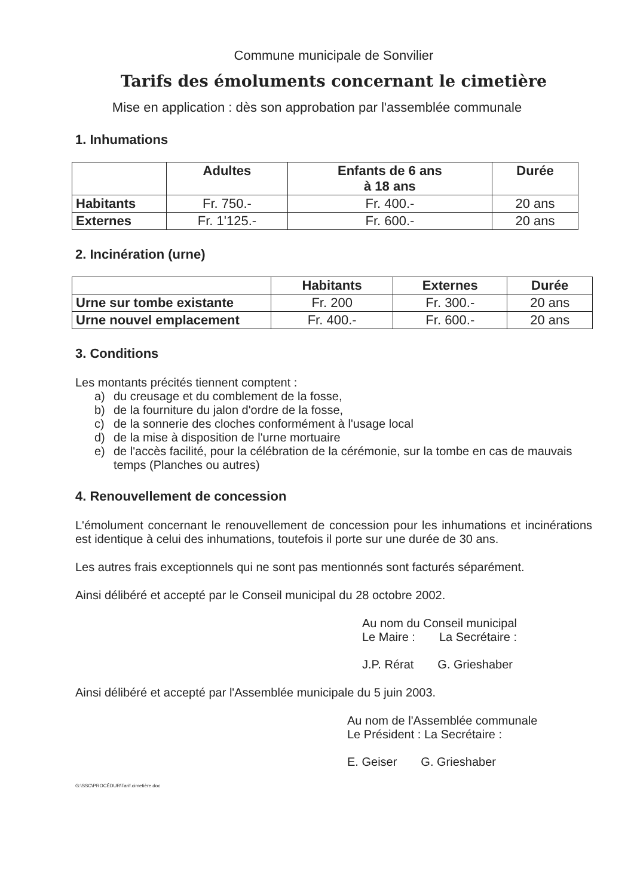Commune municipale de Sonvilier
Tarifs des émoluments concernant le cimetière
Mise en application : dès son approbation par l'assemblée communale
1. Inhumations
| | Adultes | Enfants de 6 ans à 18 ans | Durée |
| --- | --- | --- | --- |
| Habitants | Fr. 750.- | Fr. 400.- | 20 ans |
| Externes | Fr. 1'125.- | Fr. 600.- | 20 ans |
2. Incinération (urne)
| | Habitants | Externes | Durée |
| --- | --- | --- | --- |
| Urne sur tombe existante | Fr. 200 | Fr. 300.- | 20 ans |
| Urne nouvel emplacement | Fr. 400.- | Fr. 600.- | 20 ans |
3. Conditions
Les montants précités tiennent comptent :
a) du creusage et du comblement de la fosse,
b) de la fourniture du jalon d'ordre de la fosse,
c) de la sonnerie des cloches conformément à l'usage local
d) de la mise à disposition de l'urne mortuaire
e) de l'accès facilité, pour la célébration de la cérémonie, sur la tombe en cas de mauvais temps (Planches ou autres)
4. Renouvellement de concession
L'émolument concernant le renouvellement de concession pour les inhumations et incinérations est identique à celui des inhumations, toutefois il porte sur une durée de 30 ans.
Les autres frais exceptionnels qui ne sont pas mentionnés sont facturés séparément.
Ainsi délibéré et accepté par le Conseil municipal du 28 octobre 2002.
Au nom du Conseil municipal
Le Maire : La Secrétaire :
J.P. Rérat G. Grieshaber
Ainsi délibéré et accepté par l'Assemblée municipale du 5 juin 2003.
Au nom de l'Assemblée communale
Le Président : La Secrétaire :
E. Geiser G. Grieshaber
G:\SSC\PROCÉDUR\Tarif.cimetière.doc